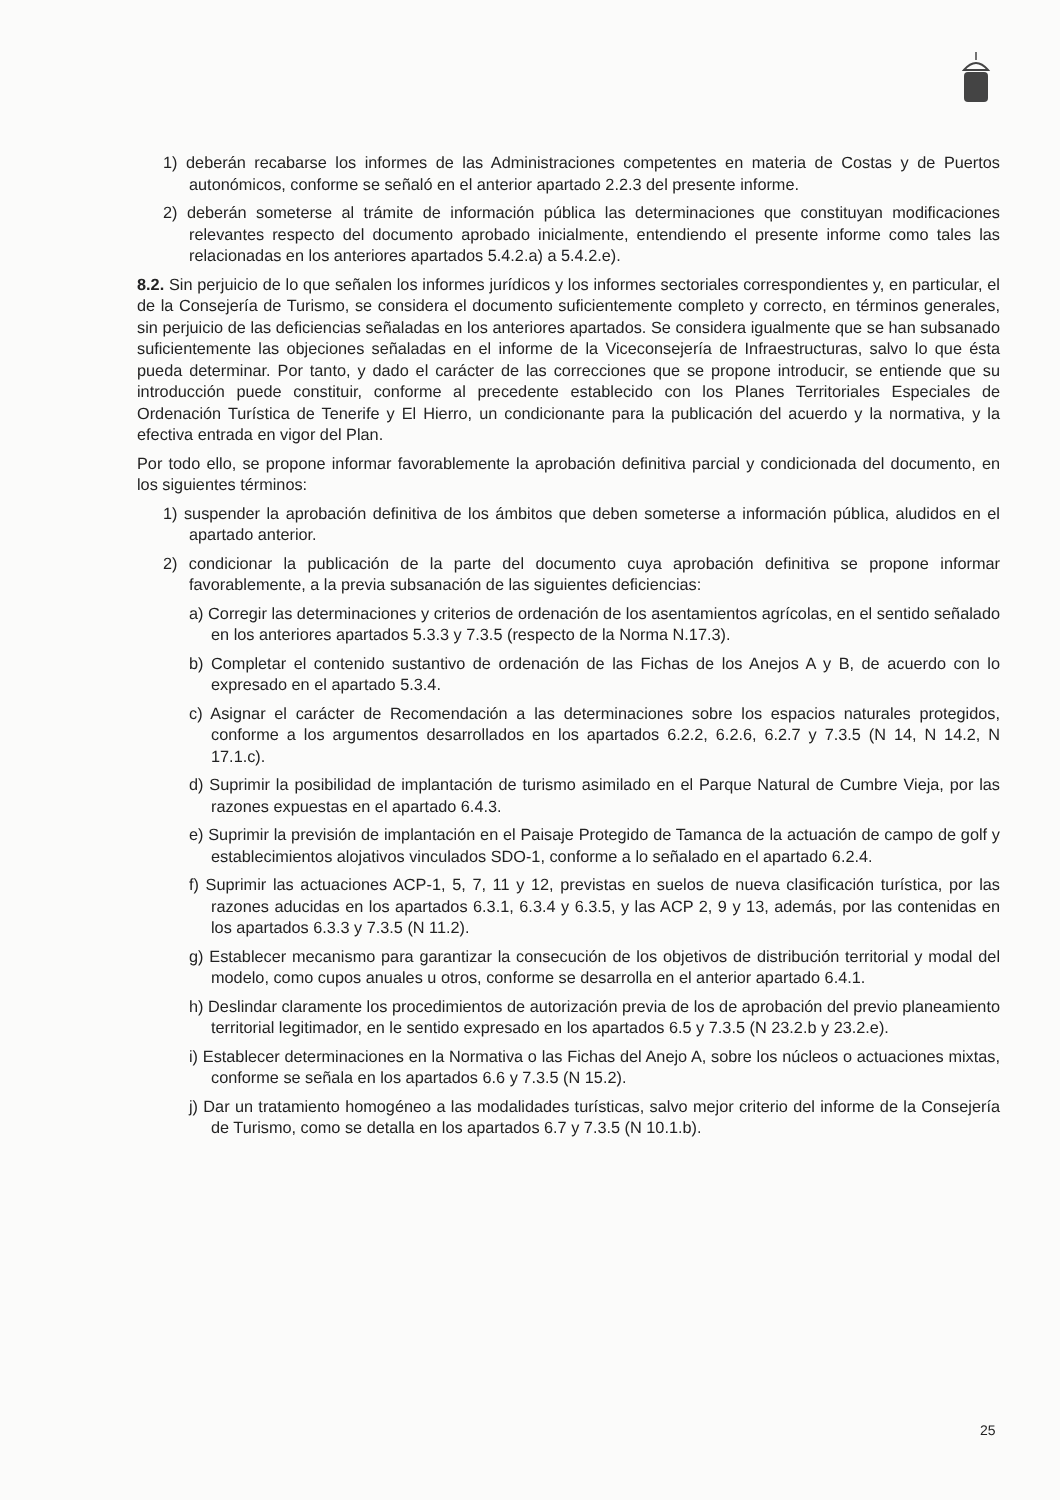1) deberán recabarse los informes de las Administraciones competentes en materia de Costas y de Puertos autonómicos, conforme se señaló en el anterior apartado 2.2.3 del presente informe.
2) deberán someterse al trámite de información pública las determinaciones que constituyan modificaciones relevantes respecto del documento aprobado inicialmente, entendiendo el presente informe como tales las relacionadas en los anteriores apartados 5.4.2.a) a 5.4.2.e).
8.2. Sin perjuicio de lo que señalen los informes jurídicos y los informes sectoriales correspondientes y, en particular, el de la Consejería de Turismo, se considera el documento suficientemente completo y correcto, en términos generales, sin perjuicio de las deficiencias señaladas en los anteriores apartados. Se considera igualmente que se han subsanado suficientemente las objeciones señaladas en el informe de la Viceconsejería de Infraestructuras, salvo lo que ésta pueda determinar. Por tanto, y dado el carácter de las correcciones que se propone introducir, se entiende que su introducción puede constituir, conforme al precedente establecido con los Planes Territoriales Especiales de Ordenación Turística de Tenerife y El Hierro, un condicionante para la publicación del acuerdo y la normativa, y la efectiva entrada en vigor del Plan.
Por todo ello, se propone informar favorablemente la aprobación definitiva parcial y condicionada del documento, en los siguientes términos:
1) suspender la aprobación definitiva de los ámbitos que deben someterse a información pública, aludidos en el apartado anterior.
2) condicionar la publicación de la parte del documento cuya aprobación definitiva se propone informar favorablemente, a la previa subsanación de las siguientes deficiencias:
a) Corregir las determinaciones y criterios de ordenación de los asentamientos agrícolas, en el sentido señalado en los anteriores apartados 5.3.3 y 7.3.5 (respecto de la Norma N.17.3).
b) Completar el contenido sustantivo de ordenación de las Fichas de los Anejos A y B, de acuerdo con lo expresado en el apartado 5.3.4.
c) Asignar el carácter de Recomendación a las determinaciones sobre los espacios naturales protegidos, conforme a los argumentos desarrollados en los apartados 6.2.2, 6.2.6, 6.2.7 y 7.3.5 (N 14, N 14.2, N 17.1.c).
d) Suprimir la posibilidad de implantación de turismo asimilado en el Parque Natural de Cumbre Vieja, por las razones expuestas en el apartado 6.4.3.
e) Suprimir la previsión de implantación en el Paisaje Protegido de Tamanca de la actuación de campo de golf y establecimientos alojativos vinculados SDO-1, conforme a lo señalado en el apartado 6.2.4.
f) Suprimir las actuaciones ACP-1, 5, 7, 11 y 12, previstas en suelos de nueva clasificación turística, por las razones aducidas en los apartados 6.3.1, 6.3.4 y 6.3.5, y las ACP 2, 9 y 13, además, por las contenidas en los apartados 6.3.3 y 7.3.5 (N 11.2).
g) Establecer mecanismo para garantizar la consecución de los objetivos de distribución territorial y modal del modelo, como cupos anuales u otros, conforme se desarrolla en el anterior apartado 6.4.1.
h) Deslindar claramente los procedimientos de autorización previa de los de aprobación del previo planeamiento territorial legitimador, en le sentido expresado en los apartados 6.5 y 7.3.5 (N 23.2.b y 23.2.e).
i) Establecer determinaciones en la Normativa o las Fichas del Anejo A, sobre los núcleos o actuaciones mixtas, conforme se señala en los apartados 6.6 y 7.3.5 (N 15.2).
j) Dar un tratamiento homogéneo a las modalidades turísticas, salvo mejor criterio del informe de la Consejería de Turismo, como se detalla en los apartados 6.7 y 7.3.5 (N 10.1.b).
25